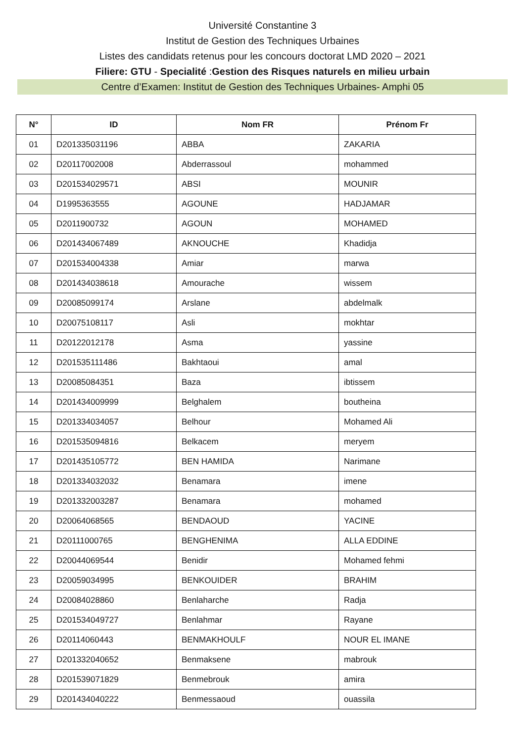Université Constantine 3
Institut de Gestion des Techniques Urbaines
Listes des candidats retenus pour les concours doctorat LMD 2020 – 2021
Filiere: GTU - Specialité :Gestion des Risques naturels en milieu urbain
Centre d’Examen: Institut de Gestion des Techniques Urbaines- Amphi 05
| N° | ID | Nom FR | Prénom Fr |
| --- | --- | --- | --- |
| 01 | D201335031196 | ABBA | ZAKARIA |
| 02 | D20117002008 | Abderrassoul | mohammed |
| 03 | D201534029571 | ABSI | MOUNIR |
| 04 | D1995363555 | AGOUNE | HADJAMAR |
| 05 | D2011900732 | AGOUN | MOHAMED |
| 06 | D201434067489 | AKNOUCHE | Khadidja |
| 07 | D201534004338 | Amiar | marwa |
| 08 | D201434038618 | Amourache | wissem |
| 09 | D20085099174 | Arslane | abdelmalk |
| 10 | D20075108117 | Asli | mokhtar |
| 11 | D20122012178 | Asma | yassine |
| 12 | D201535111486 | Bakhtaoui | amal |
| 13 | D20085084351 | Baza | ibtissem |
| 14 | D201434009999 | Belghalem | boutheina |
| 15 | D201334034057 | Belhour | Mohamed Ali |
| 16 | D201535094816 | Belkacem | meryem |
| 17 | D201435105772 | BEN HAMIDA | Narimane |
| 18 | D201334032032 | Benamara | imene |
| 19 | D201332003287 | Benamara | mohamed |
| 20 | D20064068565 | BENDAOUD | YACINE |
| 21 | D20111000765 | BENGHENIMA | ALLA EDDINE |
| 22 | D20044069544 | Benidir | Mohamed fehmi |
| 23 | D20059034995 | BENKOUIDER | BRAHIM |
| 24 | D20084028860 | Benlaharche | Radja |
| 25 | D201534049727 | Benlahmar | Rayane |
| 26 | D20114060443 | BENMAKHOULF | NOUR EL IMANE |
| 27 | D201332040652 | Benmaksene | mabrouk |
| 28 | D201539071829 | Benmebrouk | amira |
| 29 | D201434040222 | Benmessaoud | ouassila |